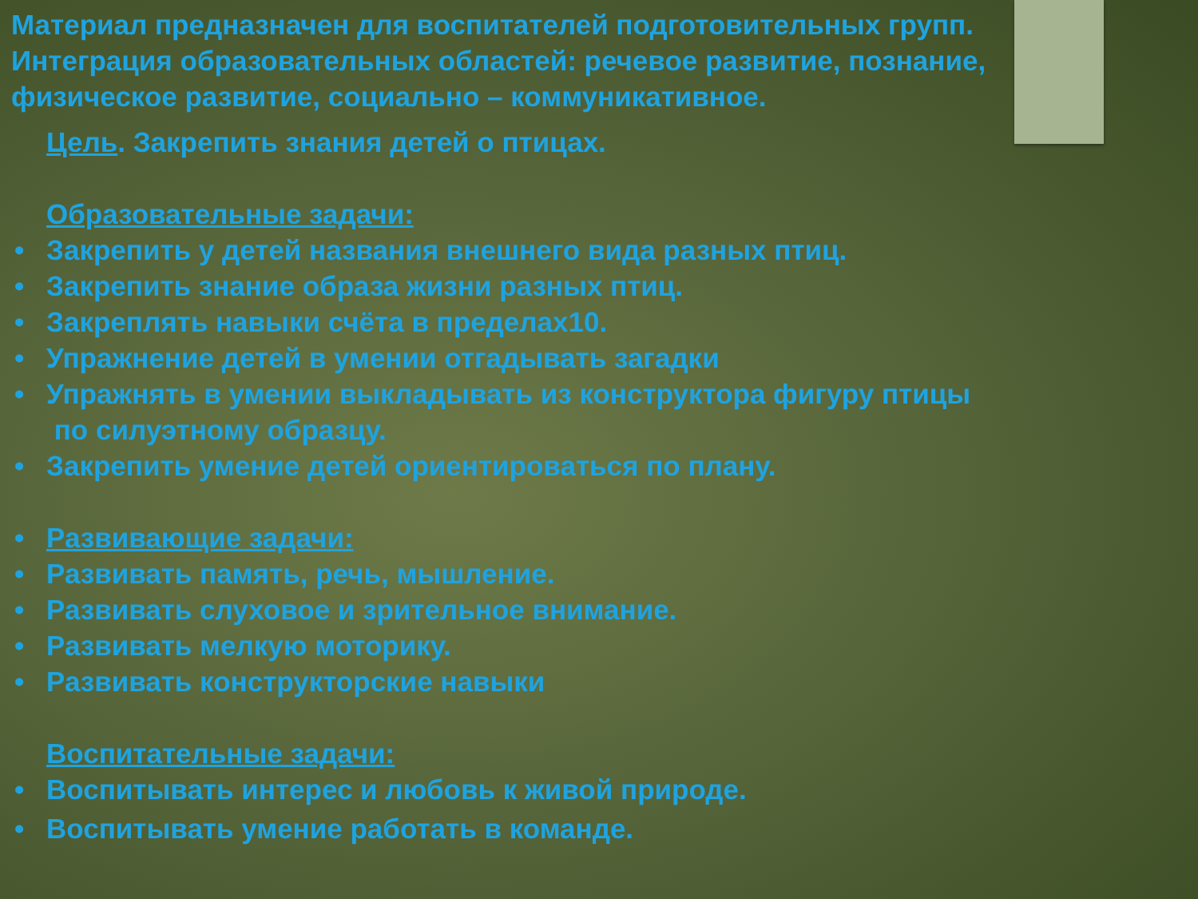Материал предназначен для воспитателей подготовительных групп.
Интеграция образовательных областей: речевое развитие, познание,
физическое развитие, социально – коммуникативное.
Цель. Закрепить знания детей о птицах.
Образовательные задачи:
• Закрепить у детей названия внешнего вида разных птиц.
• Закрепить знание образа жизни разных птиц.
• Закреплять навыки счёта в пределах10.
• Упражнение детей в умении отгадывать загадки
• Упражнять в умении выкладывать из конструктора фигуру птицы
по силуэтному образцу.
• Закрепить умение детей ориентироваться по плану.
• Развивающие задачи:
• Развивать память, речь, мышление.
• Развивать слуховое и зрительное внимание.
• Развивать мелкую моторику.
• Развивать конструкторские навыки
Воспитательные задачи:
• Воспитывать интерес и любовь к живой природе.
• Воспитывать умение работать в команде.